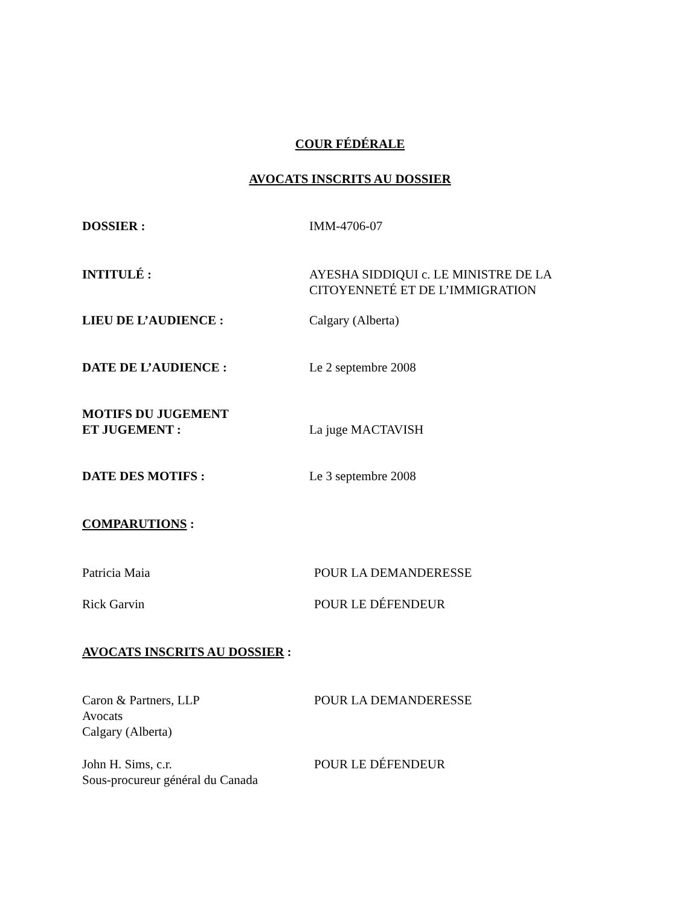COUR FÉDÉRALE
AVOCATS INSCRITS AU DOSSIER
DOSSIER : IMM-4706-07
INTITULÉ : AYESHA SIDDIQUI c. LE MINISTRE DE LA
CITOYENNETÉ ET DE L’IMMIGRATION
LIEU DE L’AUDIENCE : Calgary (Alberta)
DATE DE L’AUDIENCE : Le 2 septembre 2008
MOTIFS DU JUGEMENT
ET JUGEMENT :
La juge MACTAVISH
DATE DES MOTIFS : Le 3 septembre 2008
COMPARUTIONS :
Patricia Maia POUR LA DEMANDERESSE
Rick Garvin POUR LE DÉFENDEUR
AVOCATS INSCRITS AU DOSSIER :
Caron & Partners, LLP
Avocats
Calgary (Alberta)
POUR LA DEMANDERESSE
John H. Sims, c.r.
Sous-procureur général du Canada
POUR LE DÉFENDEUR